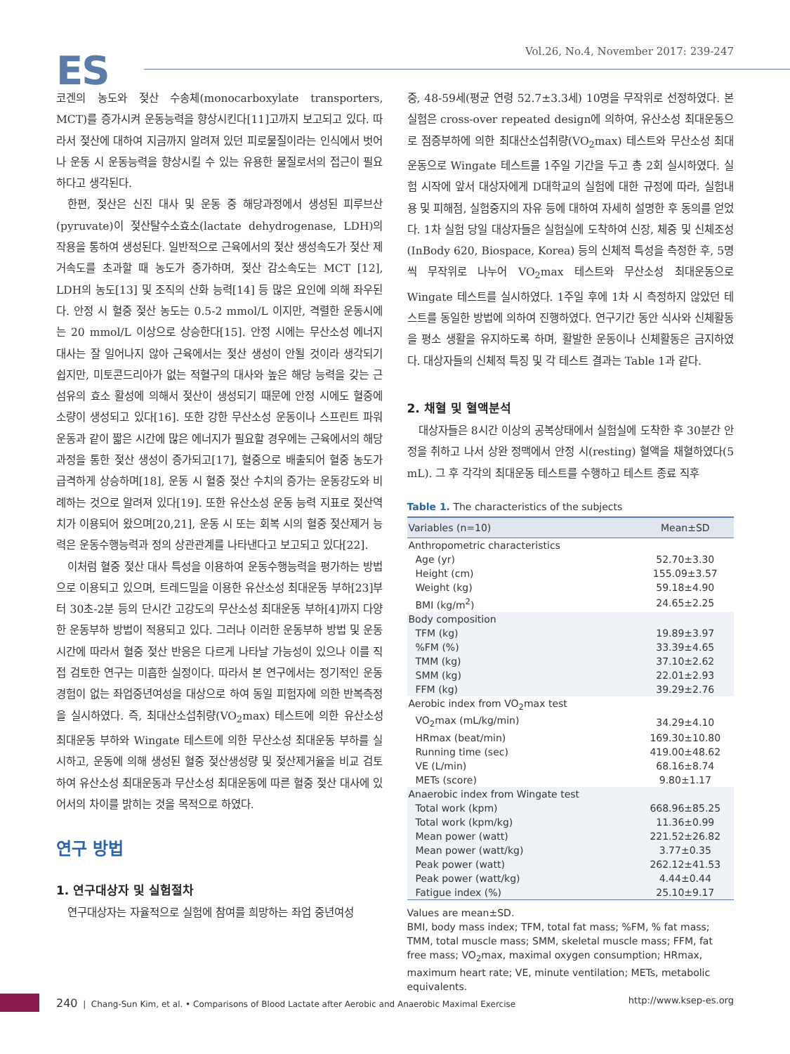ES
Vol.26, No.4, November 2017: 239-247
코겐의 농도와 젖산 수송체(monocarboxylate transporters, MCT)를 증가시켜 운동능력을 향상시킨다[11]고까지 보고되고 있다. 따라서 젖산에 대하여 지금까지 알려져 있던 피로물질이라는 인식에서 벗어나 운동 시 운동능력을 향상시킬 수 있는 유용한 물질로서의 접근이 필요하다고 생각된다.
한편, 젖산은 신진 대사 및 운동 중 해당과정에서 생성된 피루브산(pyruvate)이 젖산탈수소효소(lactate dehydrogenase, LDH)의 작용을 통하여 생성된다. 일반적으로 근육에서의 젖산 생성속도가 젖산 제거속도를 초과할 때 농도가 증가하며, 젖산 감소속도는 MCT [12], LDH의 농도[13] 및 조직의 산화 능력[14] 등 많은 요인에 의해 좌우된다. 안정 시 혈중 젖산 농도는 0.5-2 mmol/L 이지만, 격렬한 운동시에는 20 mmol/L 이상으로 상승한다[15]. 안정 시에는 무산소성 에너지 대사는 잘 일어나지 않아 근육에서는 젖산 생성이 안될 것이라 생각되기 쉽지만, 미토콘드리아가 없는 적혈구의 대사와 높은 해당 능력을 갖는 근섬유의 효소 활성에 의해서 젖산이 생성되기 때문에 안정 시에도 혈중에 소량이 생성되고 있다[16]. 또한 강한 무산소성 운동이나 스프린트 파워 운동과 같이 짧은 시간에 많은 에너지가 필요할 경우에는 근육에서의 해당과정을 통한 젖산 생성이 증가되고[17], 혈중으로 배출되어 혈중 농도가 급격하게 상승하며[18], 운동 시 혈중 젖산 수치의 증가는 운동강도와 비례하는 것으로 알려져 있다[19]. 또한 유산소성 운동 능력 지표로 젖산역치가 이용되어 왔으며[20,21], 운동 시 또는 회복 시의 혈중 젖산제거 능력은 운동수행능력과 정의 상관관계를 나타낸다고 보고되고 있다[22].
이처럼 혈중 젖산 대사 특성을 이용하여 운동수행능력을 평가하는 방법으로 이용되고 있으며, 트레드밀을 이용한 유산소성 최대운동 부하[23]부터 30초-2분 등의 단시간 고강도의 무산소성 최대운동 부하[4]까지 다양한 운동부하 방법이 적용되고 있다. 그러나 이러한 운동부하 방법 및 운동 시간에 따라서 혈중 젖산 반응은 다르게 나타날 가능성이 있으나 이를 직접 검토한 연구는 미흡한 실정이다. 따라서 본 연구에서는 정기적인 운동 경험이 없는 좌업중년여성을 대상으로 하여 동일 피험자에 의한 반복측정을 실시하였다. 즉, 최대산소섭취량(VO<sub>2</sub>max) 테스트에 의한 유산소성 최대운동 부하와 Wingate 테스트에 의한 무산소성 최대운동 부하를 실시하고, 운동에 의해 생성된 혈중 젖산생성량 및 젖산제거율을 비교 검토하여 유산소성 최대운동과 무산소성 최대운동에 따른 혈중 젖산 대사에 있어서의 차이를 밝히는 것을 목적으로 하였다.
연구 방법
1. 연구대상자 및 실험절차
연구대상자는 자율적으로 실험에 참여를 희망하는 좌업 중년여성
중, 48-59세(평균 연령 52.7±3.3세) 10명을 무작위로 선정하였다. 본 실험은 cross-over repeated design에 의하여, 유산소성 최대운동으로 점증부하에 의한 최대산소섭취량(VO<sub>2</sub>max) 테스트와 무산소성 최대운동으로 Wingate 테스트를 1주일 기간을 두고 총 2회 실시하였다. 실험 시작에 앞서 대상자에게 D대학교의 실험에 대한 규정에 따라, 실험내용 및 피해점, 실험중지의 자유 등에 대하여 자세히 설명한 후 동의를 얻었다. 1차 실험 당일 대상자들은 실험실에 도착하여 신장, 체중 및 신체조성(InBody 620, Biospace, Korea) 등의 신체적 특성을 측정한 후, 5명씩 무작위로 나누어 VO<sub>2</sub>max 테스트와 무산소성 최대운동으로 Wingate 테스트를 실시하였다. 1주일 후에 1차 시 측정하지 않았던 테스트를 동일한 방법에 의하여 진행하였다. 연구기간 동안 식사와 신체활동을 평소 생활을 유지하도록 하며, 활발한 운동이나 신체활동은 금지하였다. 대상자들의 신체적 특징 및 각 테스트 결과는 Table 1과 같다.
2. 채혈 및 혈액분석
대상자들은 8시간 이상의 공복상태에서 실험실에 도착한 후 30분간 안정을 취하고 나서 상완 정맥에서 안정 시(resting) 혈액을 채혈하였다(5 mL). 그 후 각각의 최대운동 테스트를 수행하고 테스트 종료 직후
Table 1. The characteristics of the subjects
| Variables (n=10) | Mean±SD |
| --- | --- |
| Anthropometric characteristics | |
| Age (yr) | 52.70±3.30 |
| Height (cm) | 155.09±3.57 |
| Weight (kg) | 59.18±4.90 |
| BMI (kg/m<sup>2</sup>) | 24.65±2.25 |
| Body composition | |
| TFM (kg) | 19.89±3.97 |
| %FM (%) | 33.39±4.65 |
| TMM (kg) | 37.10±2.62 |
| SMM (kg) | 22.01±2.93 |
| FFM (kg) | 39.29±2.76 |
| Aerobic index from VO<sub>2</sub>max test | |
| VO<sub>2</sub>max (mL/kg/min) | 34.29±4.10 |
| HRmax (beat/min) | 169.30±10.80 |
| Running time (sec) | 419.00±48.62 |
| VE (L/min) | 68.16±8.74 |
| METs (score) | 9.80±1.17 |
| Anaerobic index from Wingate test | |
| Total work (kpm) | 668.96±85.25 |
| Total work (kpm/kg) | 11.36±0.99 |
| Mean power (watt) | 221.52±26.82 |
| Mean power (watt/kg) | 3.77±0.35 |
| Peak power (watt) | 262.12±41.53 |
| Peak power (watt/kg) | 4.44±0.44 |
| Fatigue index (%) | 25.10±9.17 |
Values are mean±SD.
BMI, body mass index; TFM, total fat mass; %FM, % fat mass; TMM, total muscle mass; SMM, skeletal muscle mass; FFM, fat free mass; VO<sub>2</sub>max, maximal oxygen consumption; HRmax, maximum heart rate; VE, minute ventilation; METs, metabolic equivalents.
240 | Chang-Sun Kim, et al. • Comparisons of Blood Lactate after Aerobic and Anaerobic Maximal Exercise
http://www.ksep-es.org